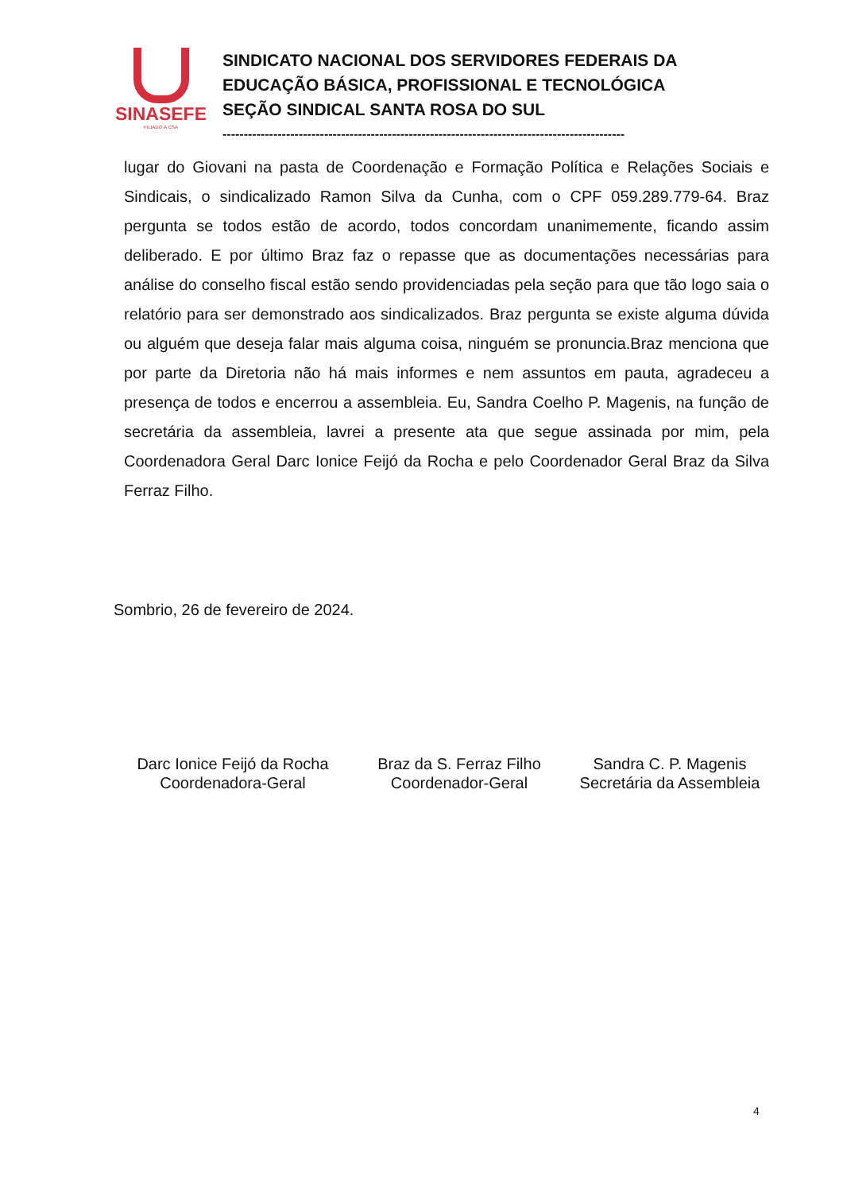SINASEFE
FILIADO À CSA
SINDICATO NACIONAL DOS SERVIDORES FEDERAIS DA
EDUCAÇÃO BÁSICA, PROFISSIONAL E TECNOLÓGICA
SEÇÃO SINDICAL SANTA ROSA DO SUL
-----------------------------------------------------------------------------------------------
lugar do Giovani na pasta de Coordenação e Formação Política e Relações Sociais e Sindicais, o sindicalizado Ramon Silva da Cunha, com o CPF 059.289.779-64. Braz pergunta se todos estão de acordo, todos concordam unanimemente, ficando assim deliberado. E por último Braz faz o repasse que as documentações necessárias para análise do conselho fiscal estão sendo providenciadas pela seção para que tão logo saia o relatório para ser demonstrado aos sindicalizados. Braz pergunta se existe alguma dúvida ou alguém que deseja falar mais alguma coisa, ninguém se pronuncia.Braz menciona que por parte da Diretoria não há mais informes e nem assuntos em pauta, agradeceu a presença de todos e encerrou a assembleia. Eu, Sandra Coelho P. Magenis, na função de secretária da assembleia, lavrei a presente ata que segue assinada por mim, pela Coordenadora Geral Darc Ionice Feijó da Rocha e pelo Coordenador Geral Braz da Silva Ferraz Filho.
Sombrio, 26 de fevereiro de 2024.
Darc Ionice Feijó da Rocha
Coordenadora-Geral
Braz da S. Ferraz Filho
Coordenador-Geral
Sandra C. P. Magenis
Secretária da Assembleia
4